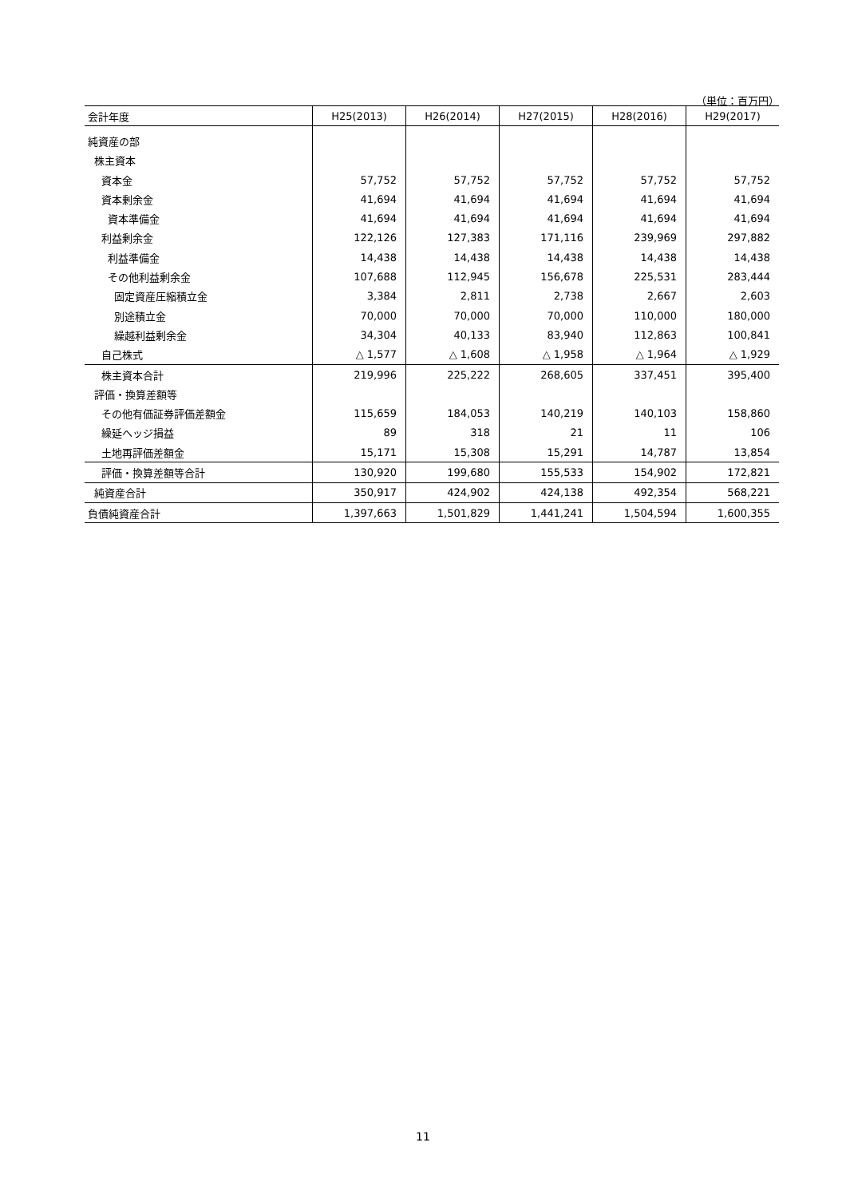（単位：百万円）
| 会計年度 | H25(2013) | H26(2014) | H27(2015) | H28(2016) | H29(2017) |
| --- | --- | --- | --- | --- | --- |
| 純資産の部 | | | | | |
| 株主資本 | | | | | |
| 資本金 | 57,752 | 57,752 | 57,752 | 57,752 | 57,752 |
| 資本剰余金 | 41,694 | 41,694 | 41,694 | 41,694 | 41,694 |
| 資本準備金 | 41,694 | 41,694 | 41,694 | 41,694 | 41,694 |
| 利益剰余金 | 122,126 | 127,383 | 171,116 | 239,969 | 297,882 |
| 利益準備金 | 14,438 | 14,438 | 14,438 | 14,438 | 14,438 |
| その他利益剰余金 | 107,688 | 112,945 | 156,678 | 225,531 | 283,444 |
| 固定資産圧縮積立金 | 3,384 | 2,811 | 2,738 | 2,667 | 2,603 |
| 別途積立金 | 70,000 | 70,000 | 70,000 | 110,000 | 180,000 |
| 繰越利益剰余金 | 34,304 | 40,133 | 83,940 | 112,863 | 100,841 |
| 自己株式 | △ 1,577 | △ 1,608 | △ 1,958 | △ 1,964 | △ 1,929 |
| 株主資本合計 | 219,996 | 225,222 | 268,605 | 337,451 | 395,400 |
| 評価・換算差額等 | | | | | |
| その他有価証券評価差額金 | 115,659 | 184,053 | 140,219 | 140,103 | 158,860 |
| 繰延ヘッジ損益 | 89 | 318 | 21 | 11 | 106 |
| 土地再評価差額金 | 15,171 | 15,308 | 15,291 | 14,787 | 13,854 |
| 評価・換算差額等合計 | 130,920 | 199,680 | 155,533 | 154,902 | 172,821 |
| 純資産合計 | 350,917 | 424,902 | 424,138 | 492,354 | 568,221 |
| 負債純資産合計 | 1,397,663 | 1,501,829 | 1,441,241 | 1,504,594 | 1,600,355 |
11